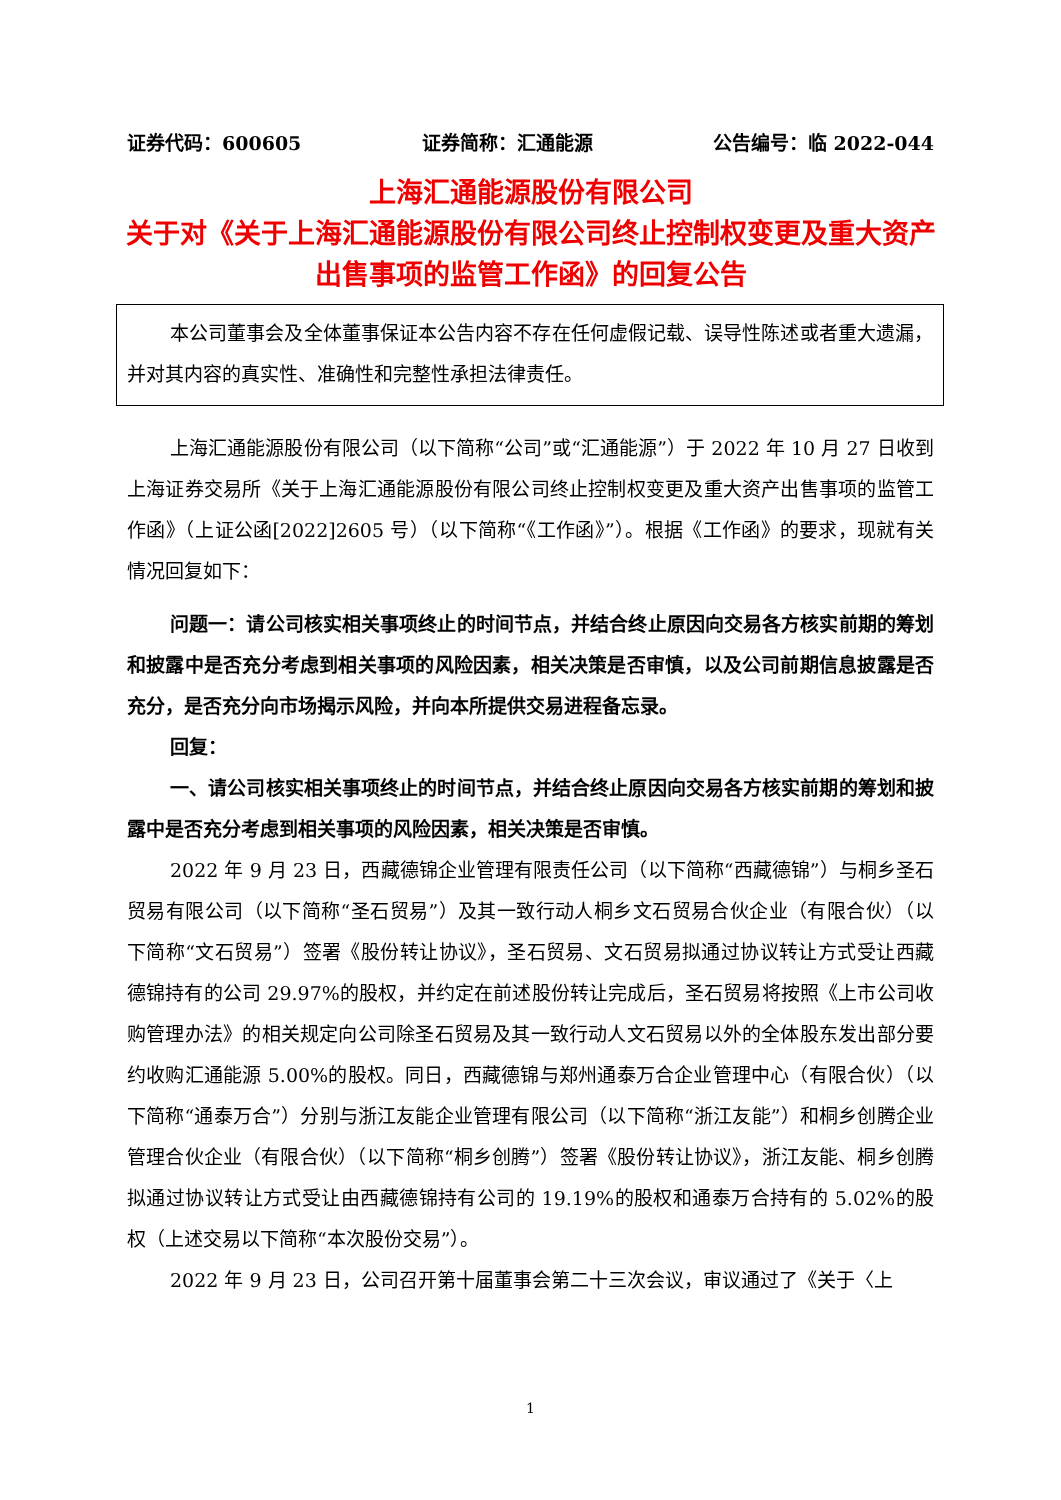证券代码：600605 证券简称：汇通能源 公告编号：临 2022-044
上海汇通能源股份有限公司
关于对《关于上海汇通能源股份有限公司终止控制权变更及重大资产出售事项的监管工作函》的回复公告
本公司董事会及全体董事保证本公告内容不存在任何虚假记载、误导性陈述或者重大遗漏，并对其内容的真实性、准确性和完整性承担法律责任。
上海汇通能源股份有限公司（以下简称“公司”或“汇通能源”）于 2022 年 10 月 27 日收到上海证券交易所《关于上海汇通能源股份有限公司终止控制权变更及重大资产出售事项的监管工作函》（上证公函[2022]2605 号）（以下简称“《工作函》”）。根据《工作函》的要求，现就有关情况回复如下：
问题一：请公司核实相关事项终止的时间节点，并结合终止原因向交易各方核实前期的筹划和披露中是否充分考虑到相关事项的风险因素，相关决策是否审慎，以及公司前期信息披露是否充分，是否充分向市场揭示风险，并向本所提供交易进程备忘录。
回复：
一、请公司核实相关事项终止的时间节点，并结合终止原因向交易各方核实前期的筹划和披露中是否充分考虑到相关事项的风险因素，相关决策是否审慎。
2022 年 9 月 23 日，西藏德锦企业管理有限责任公司（以下简称“西藏德锦”）与桐乡圣石贸易有限公司（以下简称“圣石贸易”）及其一致行动人桐乡文石贸易合伙企业（有限合伙）（以下简称“文石贸易”）签署《股份转让协议》，圣石贸易、文石贸易拟通过协议转让方式受让西藏德锦持有的公司 29.97%的股权，并约定在前述股份转让完成后，圣石贸易将按照《上市公司收购管理办法》的相关规定向公司除圣石贸易及其一致行动人文石贸易以外的全体股东发出部分要约收购汇通能源 5.00%的股权。同日，西藏德锦与郑州通泰万合企业管理中心（有限合伙）（以下简称“通泰万合”）分别与浙江友能企业管理有限公司（以下简称“浙江友能”）和桐乡创腾企业管理合伙企业（有限合伙）（以下简称“桐乡创腾”）签署《股份转让协议》，浙江友能、桐乡创腾拟通过协议转让方式受让由西藏德锦持有公司的 19.19%的股权和通泰万合持有的 5.02%的股权（上述交易以下简称“本次股份交易”）。
2022 年 9 月 23 日，公司召开第十届董事会第二十三次会议，审议通过了《关于〈上
1